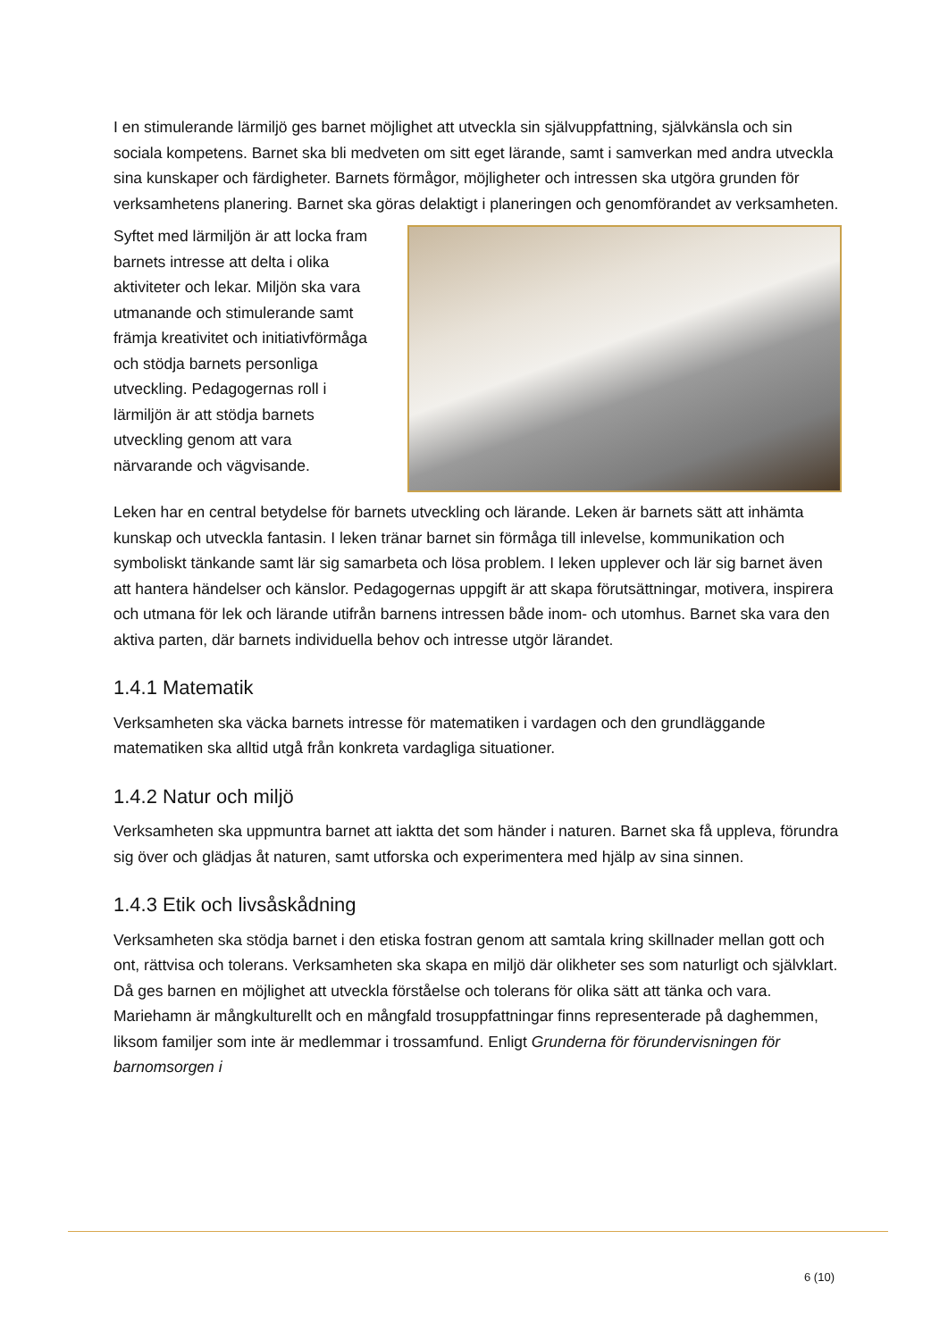I en stimulerande lärmiljö ges barnet möjlighet att utveckla sin självuppfattning, självkänsla och sin sociala kompetens. Barnet ska bli medveten om sitt eget lärande, samt i samverkan med andra utveckla sina kunskaper och färdigheter. Barnets förmågor, möjligheter och intressen ska utgöra grunden för verksamhetens planering. Barnet ska göras delaktigt i planeringen och genomförandet av verksamheten.
Syftet med lärmiljön är att locka fram barnets intresse att delta i olika aktiviteter och lekar. Miljön ska vara utmanande och stimulerande samt främja kreativitet och initiativförmåga och stödja barnets personliga utveckling. Pedagogernas roll i lärmiljön är att stödja barnets utveckling genom att vara närvarande och vägvisande.
Leken har en central betydelse för barnets utveckling och lärande. Leken är barnets sätt att inhämta kunskap och utveckla fantasin. I leken tränar barnet sin förmåga till inlevelse, kommunikation och symboliskt tänkande samt lär sig samarbeta och lösa problem. I leken upplever och lär sig barnet även att hantera händelser och känslor. Pedagogernas uppgift är att skapa förutsättningar, motivera, inspirera och utmana för lek och lärande utifrån barnens intressen både inom- och utomhus. Barnet ska vara den aktiva parten, där barnets individuella behov och intresse utgör lärandet.
1.4.1 Matematik
Verksamheten ska väcka barnets intresse för matematiken i vardagen och den grundläggande matematiken ska alltid utgå från konkreta vardagliga situationer.
1.4.2 Natur och miljö
Verksamheten ska uppmuntra barnet att iaktta det som händer i naturen. Barnet ska få uppleva, förundra sig över och glädjas åt naturen, samt utforska och experimentera med hjälp av sina sinnen.
1.4.3 Etik och livsåskådning
Verksamheten ska stödja barnet i den etiska fostran genom att samtala kring skillnader mellan gott och ont, rättvisa och tolerans. Verksamheten ska skapa en miljö där olikheter ses som naturligt och självklart. Då ges barnen en möjlighet att utveckla förståelse och tolerans för olika sätt att tänka och vara. Mariehamn är mångkulturellt och en mångfald trosuppfattningar finns representerade på daghemmen, liksom familjer som inte är medlemmar i trossamfund. Enligt Grunderna för förundervisningen för barnomsorgen i
6 (10)